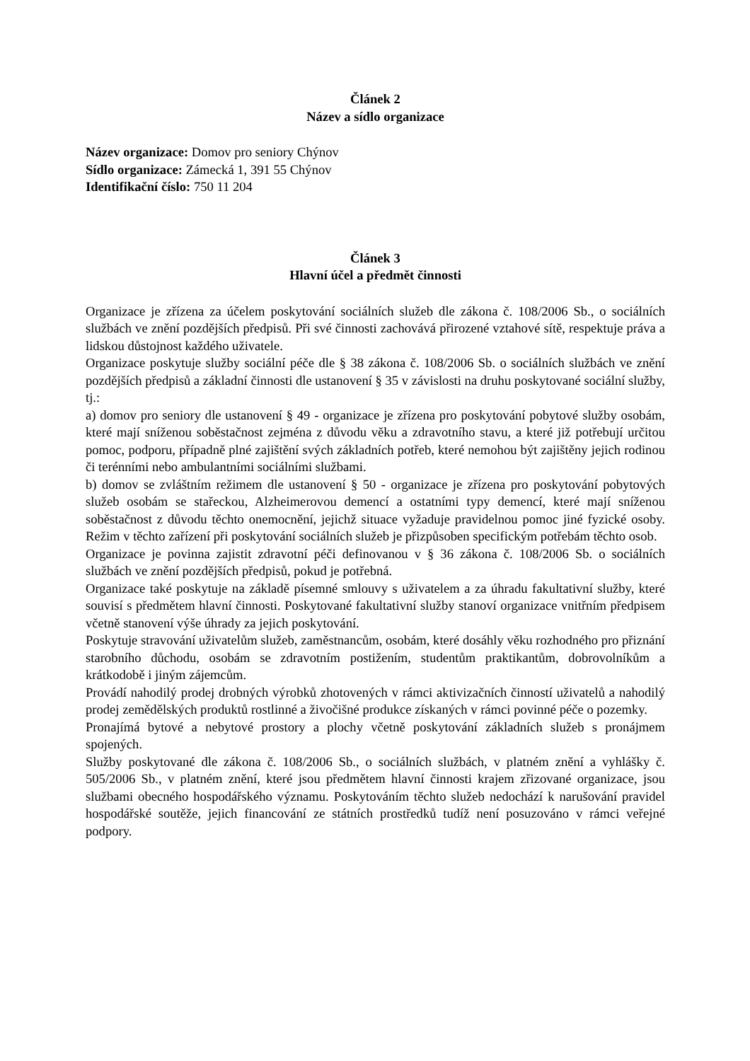Článek 2
Název a sídlo organizace
Název organizace: Domov pro seniory Chýnov
Sídlo organizace: Zámecká 1, 391 55 Chýnov
Identifikační číslo: 750 11 204
Článek 3
Hlavní účel a předmět činnosti
Organizace je zřízena za účelem poskytování sociálních služeb dle zákona č. 108/2006 Sb., o sociálních službách ve znění pozdějších předpisů. Při své činnosti zachovává přirozené vztahové sítě, respektuje práva a lidskou důstojnost každého uživatele.
Organizace poskytuje služby sociální péče dle § 38 zákona č. 108/2006 Sb. o sociálních službách ve znění pozdějších předpisů a základní činnosti dle ustanovení § 35 v závislosti na druhu poskytované sociální služby, tj.:
a) domov pro seniory dle ustanovení § 49 - organizace je zřízena pro poskytování pobytové služby osobám, které mají sníženou soběstačnost zejména z důvodu věku a zdravotního stavu, a které již potřebují určitou pomoc, podporu, případně plné zajištění svých základních potřeb, které nemohou být zajištěny jejich rodinou či terénními nebo ambulantními sociálními službami.
b) domov se zvláštním režimem dle ustanovení § 50 - organizace je zřízena pro poskytování pobytových služeb osobám se stařeckou, Alzheimerovou demencí a ostatními typy demencí, které mají sníženou soběstačnost z důvodu těchto onemocnění, jejichž situace vyžaduje pravidelnou pomoc jiné fyzické osoby. Režim v těchto zařízení při poskytování sociálních služeb je přizpůsoben specifickým potřebám těchto osob.
Organizace je povinna zajistit zdravotní péči definovanou v § 36 zákona č. 108/2006 Sb. o sociálních službách ve znění pozdějších předpisů, pokud je potřebná.
Organizace také poskytuje na základě písemné smlouvy s uživatelem a za úhradu fakultativní služby, které souvisí s předmětem hlavní činnosti. Poskytované fakultativní služby stanoví organizace vnitřním předpisem včetně stanovení výše úhrady za jejich poskytování.
Poskytuje stravování uživatelům služeb, zaměstnancům, osobám, které dosáhly věku rozhodného pro přiznání starobního důchodu, osobám se zdravotním postižením, studentům praktikantům, dobrovolníkům a krátkodobě i jiným zájemcům.
Provádí nahodilý prodej drobných výrobků zhotovených v rámci aktivizačních činností uživatelů a nahodilý prodej zemědělských produktů rostlinné a živočišné produkce získaných v rámci povinné péče o pozemky.
Pronajímá bytové a nebytové prostory a plochy včetně poskytování základních služeb s pronájmem spojených.
Služby poskytované dle zákona č. 108/2006 Sb., o sociálních službách, v platném znění a vyhlášky č. 505/2006 Sb., v platném znění, které jsou předmětem hlavní činnosti krajem zřizované organizace, jsou službami obecného hospodářského významu. Poskytováním těchto služeb nedochází k narušování pravidel hospodářské soutěže, jejich financování ze státních prostředků tudíž není posuzováno v rámci veřejné podpory.